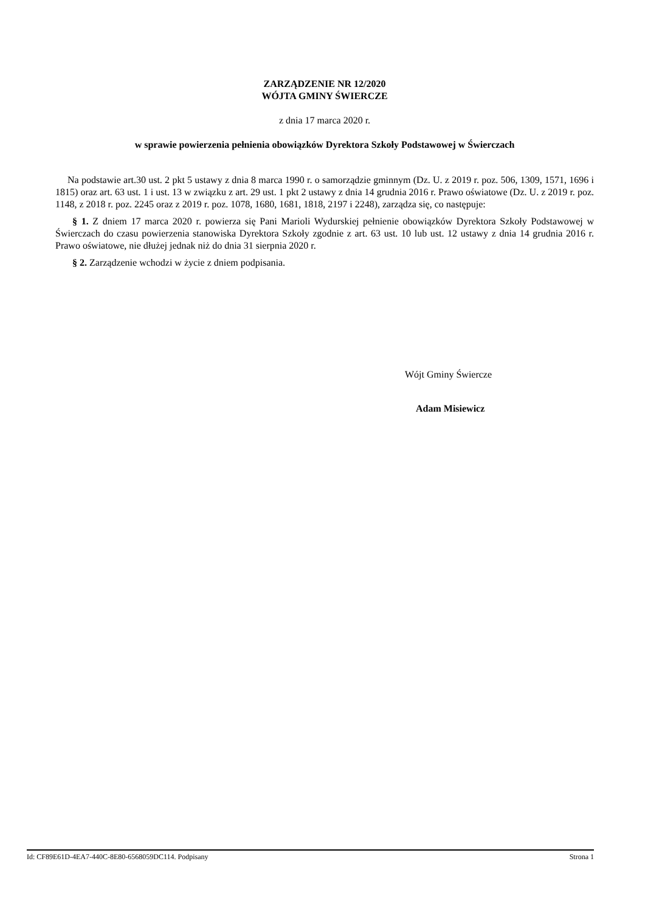ZARZĄDZENIE NR 12/2020
WÓJTA GMINY ŚWIERCZE
z dnia 17 marca 2020 r.
w sprawie powierzenia pełnienia obowiązków Dyrektora Szkoły Podstawowej w Świerczach
Na podstawie art.30 ust. 2 pkt 5 ustawy z dnia 8 marca 1990 r. o samorządzie gminnym (Dz. U. z 2019 r. poz. 506, 1309, 1571, 1696 i 1815) oraz art. 63 ust. 1 i ust. 13 w związku z art. 29 ust. 1 pkt 2 ustawy z dnia 14 grudnia 2016 r. Prawo oświatowe (Dz. U. z 2019 r. poz. 1148, z 2018 r. poz. 2245 oraz z 2019 r. poz. 1078, 1680, 1681, 1818, 2197 i 2248), zarządza się, co następuje:
§ 1. Z dniem 17 marca 2020 r. powierza się Pani Marioli Wydurskiej pełnienie obowiązków Dyrektora Szkoły Podstawowej w Świerczach do czasu powierzenia stanowiska Dyrektora Szkoły zgodnie z art. 63 ust. 10 lub ust. 12 ustawy z dnia 14 grudnia 2016 r. Prawo oświatowe, nie dłużej jednak niż do dnia 31 sierpnia 2020 r.
§ 2. Zarządzenie wchodzi w życie z dniem podpisania.
Wójt Gminy Świercze
Adam Misiewicz
Id: CF89E61D-4EA7-440C-8E80-6568059DC114. Podpisany Strona 1